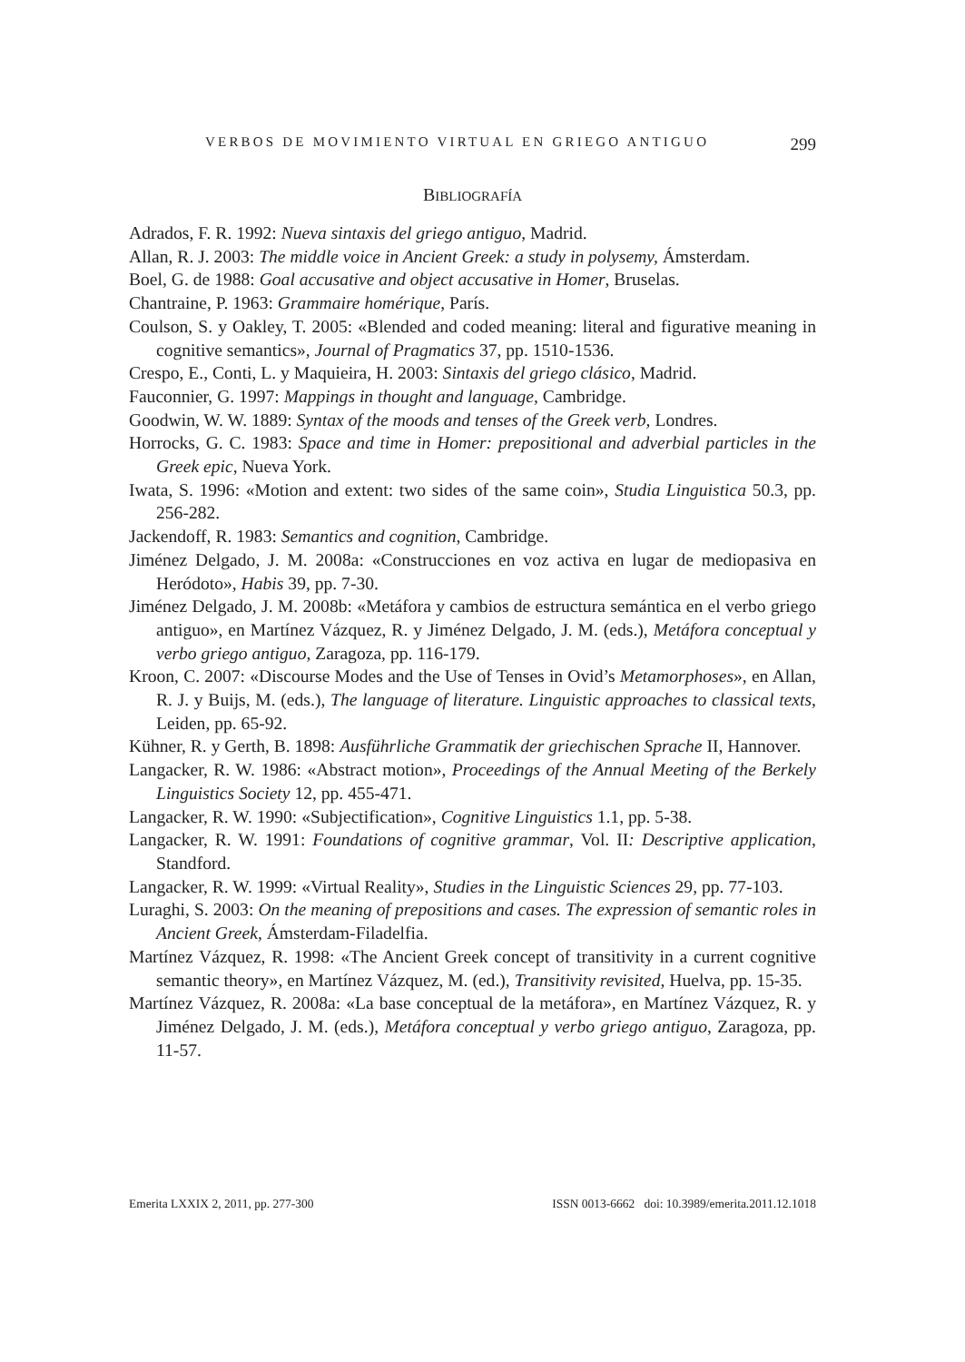VERBOS DE MOVIMIENTO VIRTUAL EN GRIEGO ANTIGUO 299
BIBLIOGRAFÍA
Adrados, F. R. 1992: Nueva sintaxis del griego antiguo, Madrid.
Allan, R. J. 2003: The middle voice in Ancient Greek: a study in polysemy, Ámsterdam.
Boel, G. de 1988: Goal accusative and object accusative in Homer, Bruselas.
Chantraine, P. 1963: Grammaire homérique, París.
Coulson, S. y Oakley, T. 2005: «Blended and coded meaning: literal and figurative meaning in cognitive semantics», Journal of Pragmatics 37, pp. 1510-1536.
Crespo, E., Conti, L. y Maquieira, H. 2003: Sintaxis del griego clásico, Madrid.
Fauconnier, G. 1997: Mappings in thought and language, Cambridge.
Goodwin, W. W. 1889: Syntax of the moods and tenses of the Greek verb, Londres.
Horrocks, G. C. 1983: Space and time in Homer: prepositional and adverbial particles in the Greek epic, Nueva York.
Iwata, S. 1996: «Motion and extent: two sides of the same coin», Studia Linguistica 50.3, pp. 256-282.
Jackendoff, R. 1983: Semantics and cognition, Cambridge.
Jiménez Delgado, J. M. 2008a: «Construcciones en voz activa en lugar de mediopasiva en Heródoto», Habis 39, pp. 7-30.
Jiménez Delgado, J. M. 2008b: «Metáfora y cambios de estructura semántica en el verbo griego antiguo», en Martínez Vázquez, R. y Jiménez Delgado, J. M. (eds.), Metáfora conceptual y verbo griego antiguo, Zaragoza, pp. 116-179.
Kroon, C. 2007: «Discourse Modes and the Use of Tenses in Ovid’s Metamorphoses», en Allan, R. J. y Buijs, M. (eds.), The language of literature. Linguistic approaches to classical texts, Leiden, pp. 65-92.
Kühner, R. y Gerth, B. 1898: Ausführliche Grammatik der griechischen Sprache II, Hannover.
Langacker, R. W. 1986: «Abstract motion», Proceedings of the Annual Meeting of the Berkely Linguistics Society 12, pp. 455-471.
Langacker, R. W. 1990: «Subjectification», Cognitive Linguistics 1.1, pp. 5-38.
Langacker, R. W. 1991: Foundations of cognitive grammar, Vol. II: Descriptive application, Standford.
Langacker, R. W. 1999: «Virtual Reality», Studies in the Linguistic Sciences 29, pp. 77-103.
Luraghi, S. 2003: On the meaning of prepositions and cases. The expression of semantic roles in Ancient Greek, Ámsterdam-Filadelfia.
Martínez Vázquez, R. 1998: «The Ancient Greek concept of transitivity in a current cognitive semantic theory», en Martínez Vázquez, M. (ed.), Transitivity revisited, Huelva, pp. 15-35.
Martínez Vázquez, R. 2008a: «La base conceptual de la metáfora», en Martínez Vázquez, R. y Jiménez Delgado, J. M. (eds.), Metáfora conceptual y verbo griego antiguo, Zaragoza, pp. 11-57.
Emerita LXXIX 2, 2011, pp. 277-300 ISSN 0013-6662 doi: 10.3989/emerita.2011.12.1018